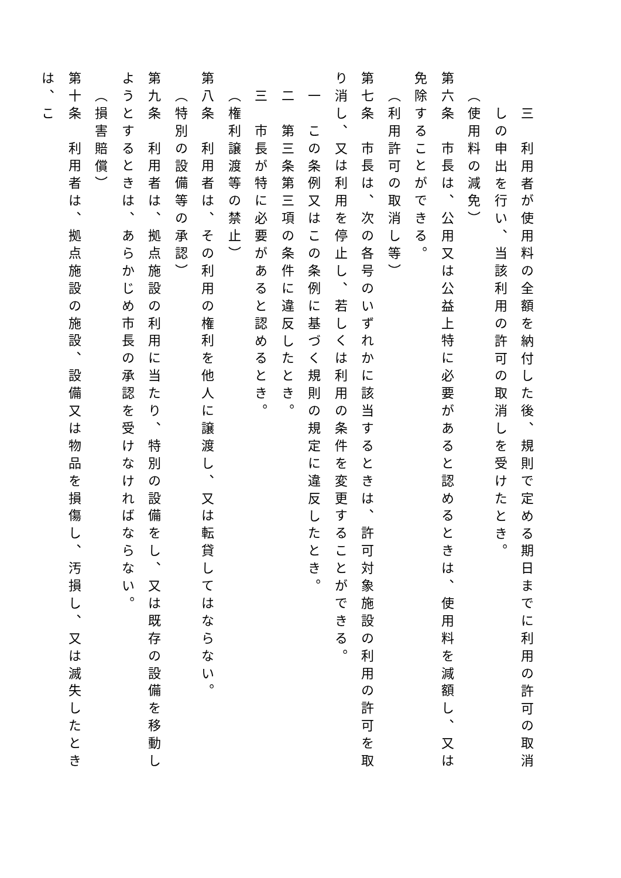三　利用者が使用料の全額を納付した後、規則で定める期日までに利用の許可の取消しの申出を行い、当該利用の許可の取消しを受けたとき。
（使用料の減免）
第六条　市長は、公用又は公益上特に必要があると認めるときは、使用料を減額し、又は免除することができる。
（利用許可の取消し等）
第七条　市長は、次の各号のいずれかに該当するときは、許可対象施設の利用の許可を取り消し、又は利用を停止し、若しくは利用の条件を変更することができる。
一　この条例又はこの条例に基づく規則の規定に違反したとき。
二　第三条第三項の条件に違反したとき。
三　市長が特に必要があると認めるとき。
（権利譲渡等の禁止）
第八条　利用者は、その利用の権利を他人に譲渡し、又は転貸してはならない。
（特別の設備等の承認）
第九条　利用者は、拠点施設の利用に当たり、特別の設備をし、又は既存の設備を移動しようとするときは、あらかじめ市長の承認を受けなければならない。
（損害賠償）
第十条　利用者は、拠点施設の施設、設備又は物品を損傷し、汚損し、又は滅失したときは、こ